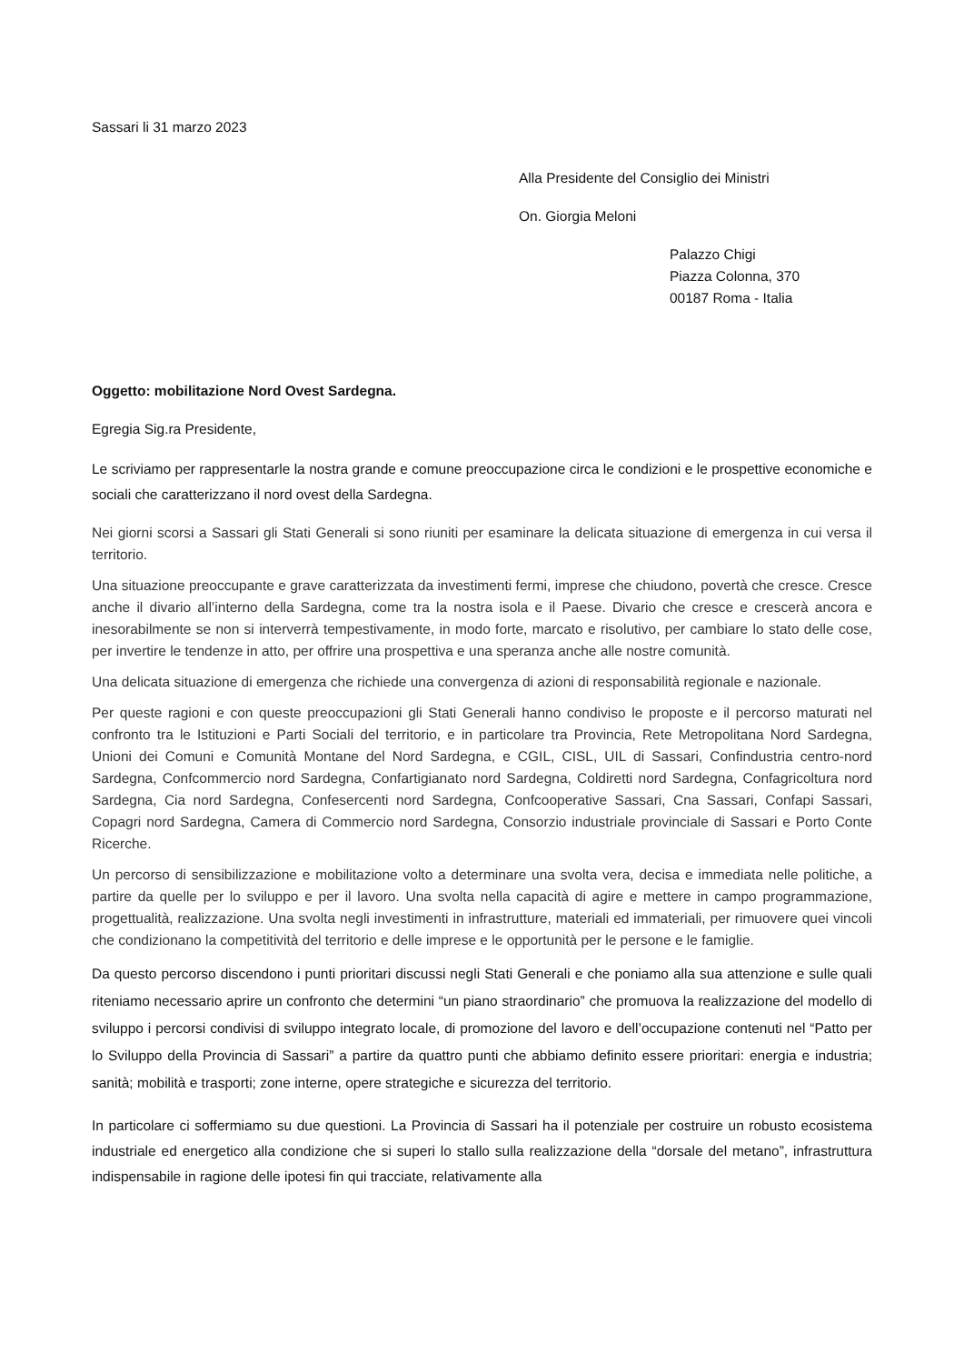Sassari li 31 marzo 2023
Alla Presidente del Consiglio dei Ministri
On. Giorgia Meloni
Palazzo Chigi
Piazza Colonna, 370
00187 Roma - Italia
Oggetto: mobilitazione Nord Ovest Sardegna.
Egregia Sig.ra Presidente,
Le scriviamo per rappresentarle la nostra grande e comune preoccupazione circa le condizioni e le prospettive economiche e sociali che caratterizzano il nord ovest della Sardegna.
Nei giorni scorsi a Sassari gli Stati Generali si sono riuniti per esaminare la delicata situazione di emergenza in cui versa il territorio.
Una situazione preoccupante e grave caratterizzata da investimenti fermi, imprese che chiudono, povertà che cresce. Cresce anche il divario all’interno della Sardegna, come tra la nostra isola e il Paese. Divario che cresce e crescerà ancora e inesorabilmente se non si interverrà tempestivamente, in modo forte, marcato e risolutivo, per cambiare lo stato delle cose, per invertire le tendenze in atto, per offrire una prospettiva e una speranza anche alle nostre comunità.
Una delicata situazione di emergenza che richiede una convergenza di azioni di responsabilità regionale e nazionale.
Per queste ragioni e con queste preoccupazioni gli Stati Generali hanno condiviso le proposte e il percorso maturati nel confronto tra le Istituzioni e Parti Sociali del territorio, e in particolare tra Provincia, Rete Metropolitana Nord Sardegna, Unioni dei Comuni e Comunità Montane del Nord Sardegna, e CGIL, CISL, UIL di Sassari, Confindustria centro-nord Sardegna, Confcommercio nord Sardegna, Confartigianato nord Sardegna, Coldiretti nord Sardegna, Confagricoltura nord Sardegna, Cia nord Sardegna, Confesercenti nord Sardegna, Confcooperative Sassari, Cna Sassari, Confapi Sassari, Copagri nord Sardegna, Camera di Commercio nord Sardegna, Consorzio industriale provinciale di Sassari e Porto Conte Ricerche.
Un percorso di sensibilizzazione e mobilitazione volto a determinare una svolta vera, decisa e immediata nelle politiche, a partire da quelle per lo sviluppo e per il lavoro. Una svolta nella capacità di agire e mettere in campo programmazione, progettualità, realizzazione. Una svolta negli investimenti in infrastrutture, materiali ed immateriali, per rimuovere quei vincoli che condizionano la competitività del territorio e delle imprese e le opportunità per le persone e le famiglie.
Da questo percorso discendono i punti prioritari discussi negli Stati Generali e che poniamo alla sua attenzione e sulle quali riteniamo necessario aprire un confronto che determini “un piano straordinario” che promuova la realizzazione del modello di sviluppo i percorsi condivisi di sviluppo integrato locale, di promozione del lavoro e dell’occupazione contenuti nel “Patto per lo Sviluppo della Provincia di Sassari” a partire da quattro punti che abbiamo definito essere prioritari: energia e industria; sanità; mobilità e trasporti; zone interne, opere strategiche e sicurezza del territorio.
In particolare ci soffermiamo su due questioni. La Provincia di Sassari ha il potenziale per costruire un robusto ecosistema industriale ed energetico alla condizione che si superi lo stallo sulla realizzazione della “dorsale del metano”, infrastruttura indispensabile in ragione delle ipotesi fin qui tracciate, relativamente alla